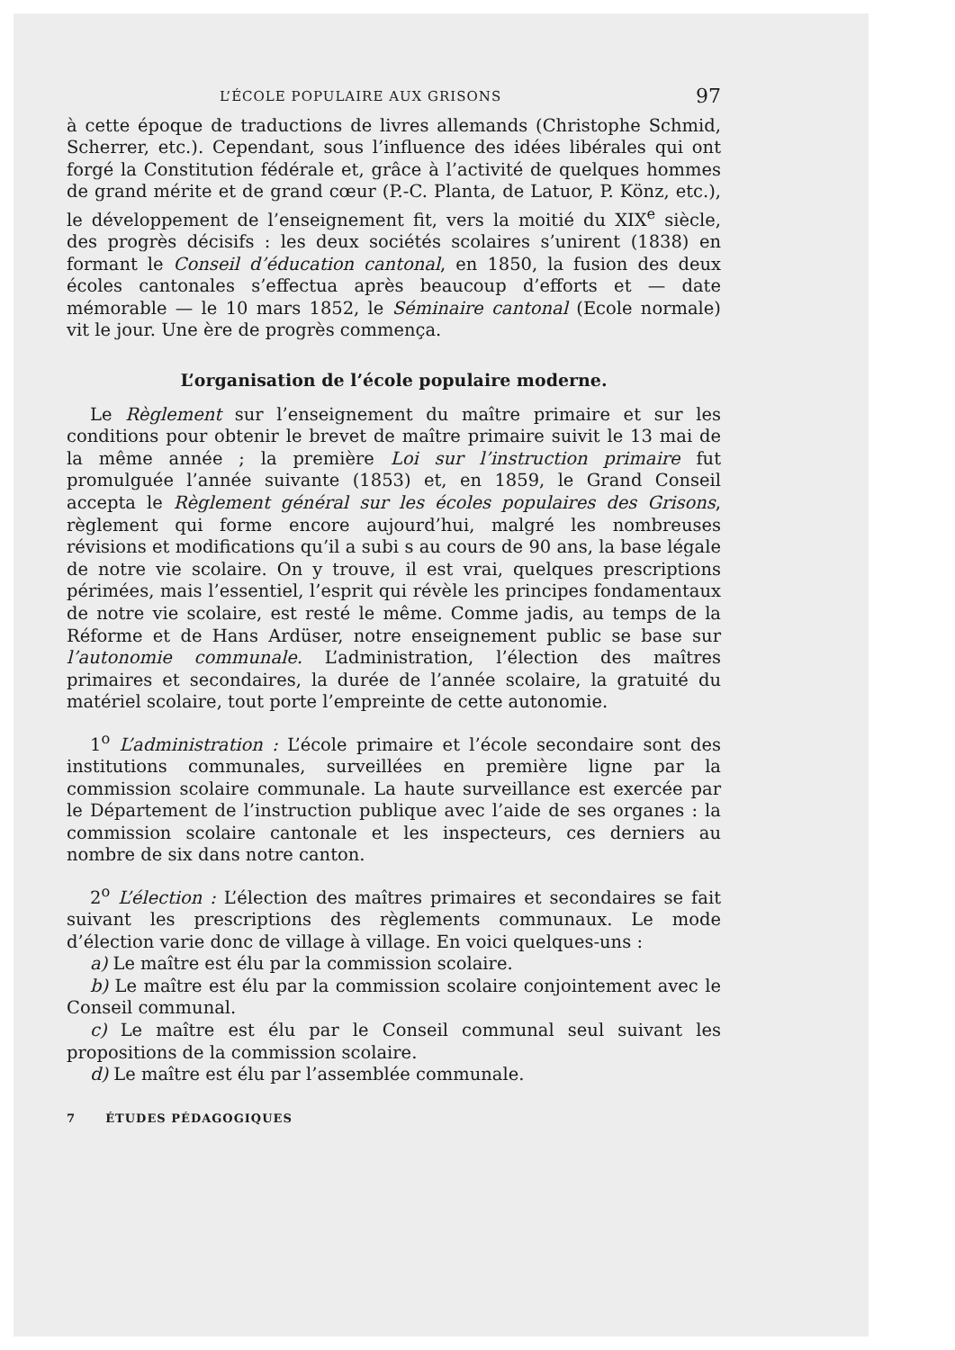L’ÉCOLE POPULAIRE AUX GRISONS 97
à cette époque de traductions de livres allemands (Christophe Schmid, Scherrer, etc.). Cependant, sous l’influence des idées libérales qui ont forgé la Constitution fédérale et, grâce à l’activité de quelques hommes de grand mérite et de grand cœur (P.-C. Planta, de Latuor, P. Könz, etc.), le développement de l’enseignement fit, vers la moitié du XIX<sup>e</sup> siècle, des progrès décisifs : les deux sociétés scolaires s’unirent (1838) en formant le Conseil d’éducation cantonal, en 1850, la fusion des deux écoles cantonales s’effectua après beaucoup d’efforts et — date mémorable — le 10 mars 1852, le Séminaire cantonal (Ecole normale) vit le jour. Une ère de progrès commença.
L’organisation de l’école populaire moderne.
Le Règlement sur l’enseignement du maître primaire et sur les conditions pour obtenir le brevet de maître primaire suivit le 13 mai de la même année ; la première Loi sur l’instruction primaire fut promulguée l’année suivante (1853) et, en 1859, le Grand Conseil accepta le Règlement général sur les écoles populaires des Grisons, règlement qui forme encore aujourd’hui, malgré les nombreuses révisions et modifications qu’il a subi s au cours de 90 ans, la base légale de notre vie scolaire. On y trouve, il est vrai, quelques prescriptions périmées, mais l’essentiel, l’esprit qui révèle les principes fondamentaux de notre vie scolaire, est resté le même. Comme jadis, au temps de la Réforme et de Hans Ardüser, notre enseignement public se base sur l’autonomie communale. L’administration, l’élection des maîtres primaires et secondaires, la durée de l’année scolaire, la gratuité du matériel scolaire, tout porte l’empreinte de cette autonomie.
1<sup>o</sup> L’administration : L’école primaire et l’école secondaire sont des institutions communales, surveillées en première ligne par la commission scolaire communale. La haute surveillance est exercée par le Département de l’instruction publique avec l’aide de ses organes : la commission scolaire cantonale et les inspecteurs, ces derniers au nombre de six dans notre canton.
2<sup>o</sup> L’élection : L’élection des maîtres primaires et secondaires se fait suivant les prescriptions des règlements communaux. Le mode d’élection varie donc de village à village. En voici quelques-uns :
a) Le maître est élu par la commission scolaire.
b) Le maître est élu par la commission scolaire conjointement avec le Conseil communal.
c) Le maître est élu par le Conseil communal seul suivant les propositions de la commission scolaire.
d) Le maître est élu par l’assemblée communale.
7 ÉTUDES PÉDAGOGIQUES